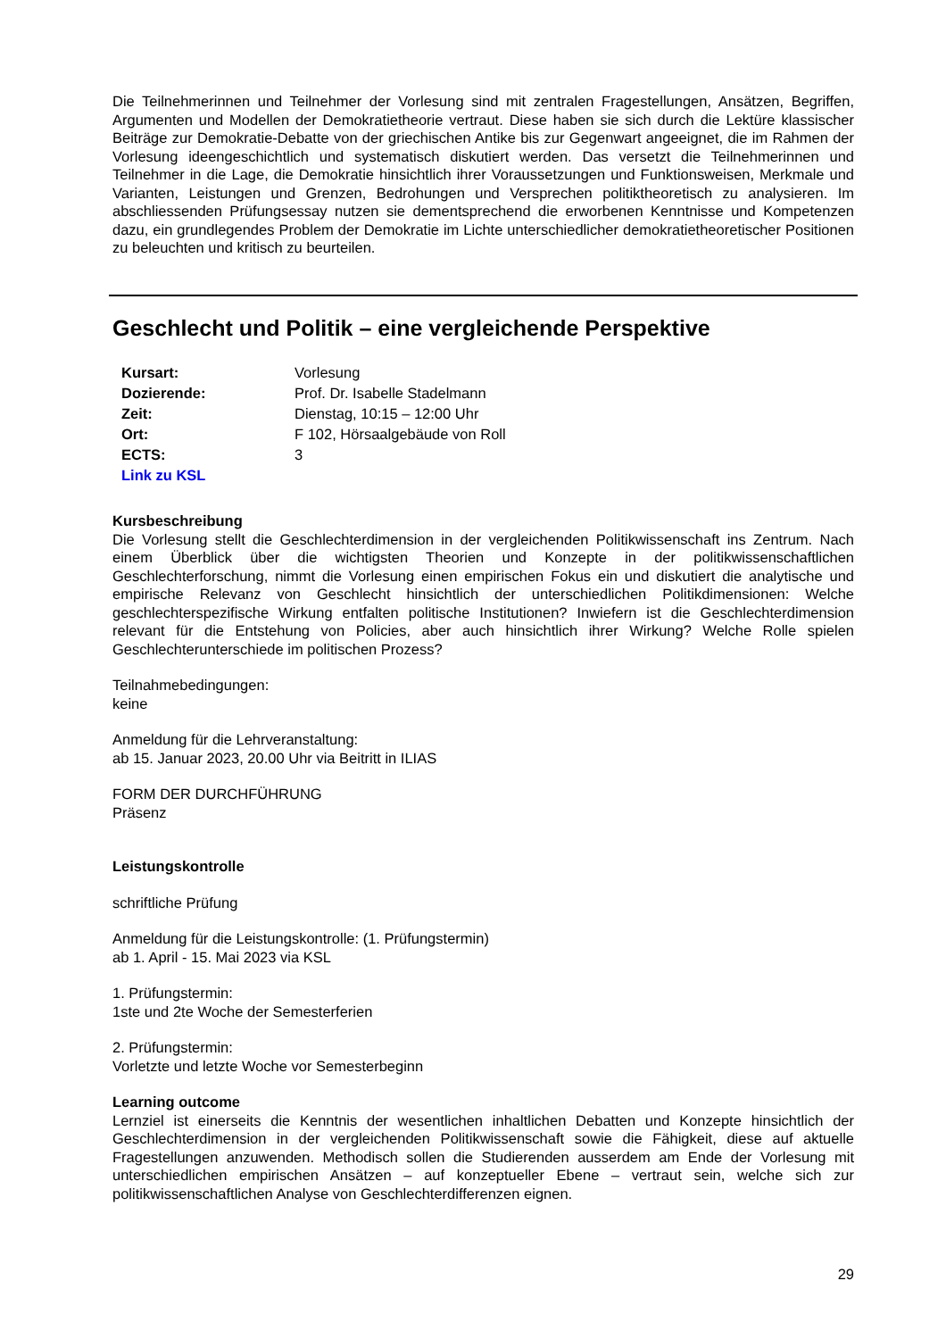Die Teilnehmerinnen und Teilnehmer der Vorlesung sind mit zentralen Fragestellungen, Ansätzen, Begriffen, Argumenten und Modellen der Demokratietheorie vertraut. Diese haben sie sich durch die Lektüre klassischer Beiträge zur Demokratie-Debatte von der griechischen Antike bis zur Gegenwart angeeignet, die im Rahmen der Vorlesung ideengeschichtlich und systematisch diskutiert werden. Das versetzt die Teilnehmerinnen und Teilnehmer in die Lage, die Demokratie hinsichtlich ihrer Voraussetzungen und Funktionsweisen, Merkmale und Varianten, Leistungen und Grenzen, Bedrohungen und Versprechen politiktheoretisch zu analysieren. Im abschliessenden Prüfungsessay nutzen sie dementsprechend die erworbenen Kenntnisse und Kompetenzen dazu, ein grundlegendes Problem der Demokratie im Lichte unterschiedlicher demokratietheoretischer Positionen zu beleuchten und kritisch zu beurteilen.
Geschlecht und Politik – eine vergleichende Perspektive
| Kursart: | Vorlesung |
| Dozierende: | Prof. Dr. Isabelle Stadelmann |
| Zeit: | Dienstag, 10:15 – 12:00 Uhr |
| Ort: | F 102, Hörsaalgebäude von Roll |
| ECTS: | 3 |
| Link zu KSL | |
Kursbeschreibung
Die Vorlesung stellt die Geschlechterdimension in der vergleichenden Politikwissenschaft ins Zentrum. Nach einem Überblick über die wichtigsten Theorien und Konzepte in der politikwissenschaftlichen Geschlechterforschung, nimmt die Vorlesung einen empirischen Fokus ein und diskutiert die analytische und empirische Relevanz von Geschlecht hinsichtlich der unterschiedlichen Politikdimensionen: Welche geschlechterspezifische Wirkung entfalten politische Institutionen? Inwiefern ist die Geschlechterdimension relevant für die Entstehung von Policies, aber auch hinsichtlich ihrer Wirkung? Welche Rolle spielen Geschlechterunterschiede im politischen Prozess?
Teilnahmebedingungen:
keine
Anmeldung für die Lehrveranstaltung:
ab 15. Januar 2023, 20.00 Uhr via Beitritt in ILIAS
FORM DER DURCHFÜHRUNG
Präsenz
Leistungskontrolle
schriftliche Prüfung
Anmeldung für die Leistungskontrolle: (1. Prüfungstermin)
ab 1. April - 15. Mai 2023 via KSL
1. Prüfungstermin:
1ste und 2te Woche der Semesterferien
2. Prüfungstermin:
Vorletzte und letzte Woche vor Semesterbeginn
Learning outcome
Lernziel ist einerseits die Kenntnis der wesentlichen inhaltlichen Debatten und Konzepte hinsichtlich der Geschlechterdimension in der vergleichenden Politikwissenschaft sowie die Fähigkeit, diese auf aktuelle Fragestellungen anzuwenden. Methodisch sollen die Studierenden ausserdem am Ende der Vorlesung mit unterschiedlichen empirischen Ansätzen – auf konzeptueller Ebene – vertraut sein, welche sich zur politikwissenschaftlichen Analyse von Geschlechterdifferenzen eignen.
29